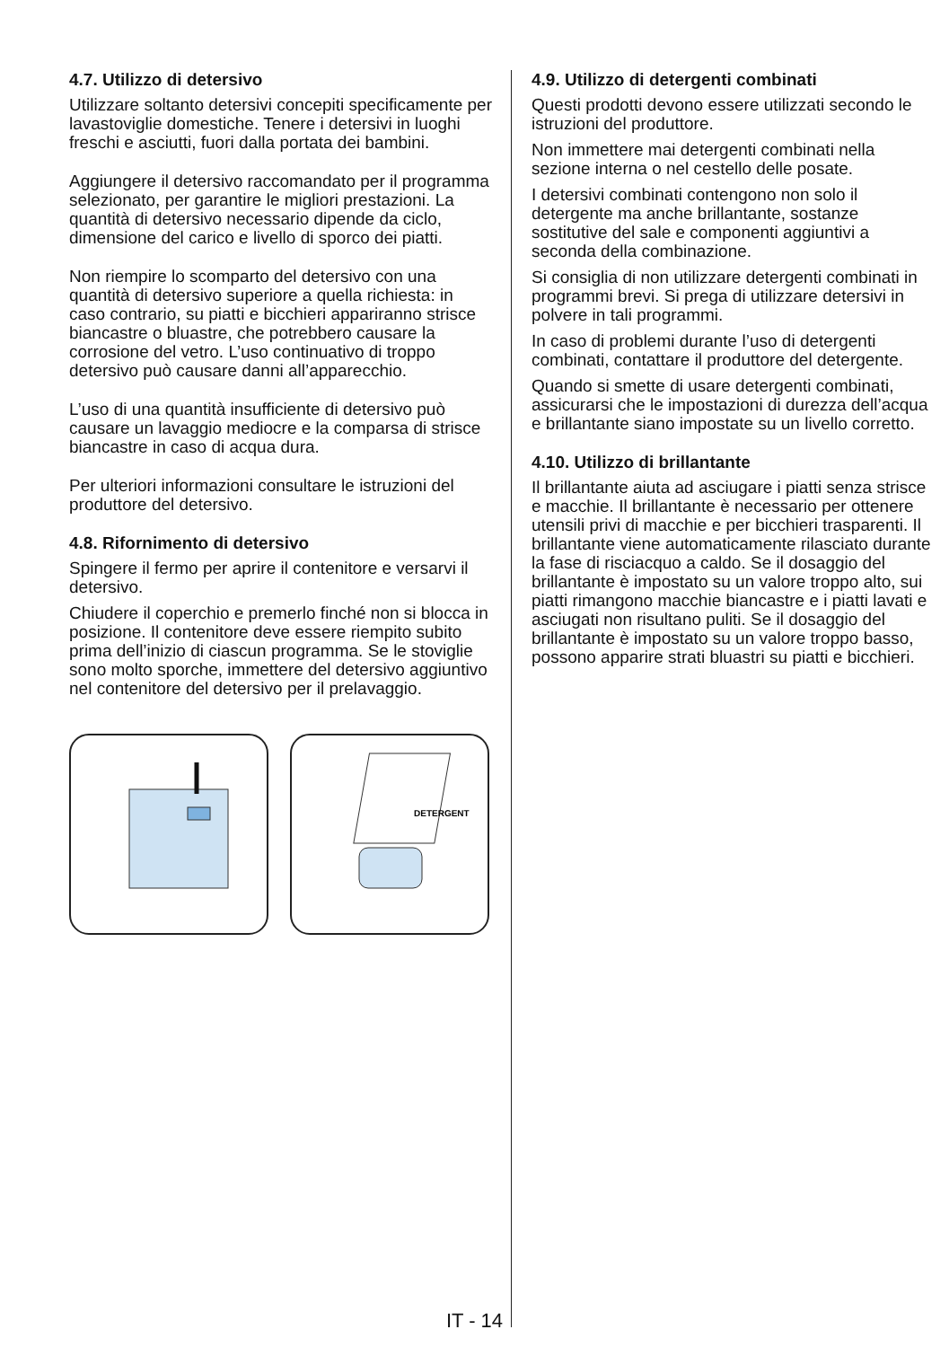4.7. Utilizzo di detersivo
Utilizzare soltanto detersivi concepiti specificamente per lavastoviglie domestiche. Tenere i detersivi in luoghi freschi e asciutti, fuori dalla portata dei bambini.
Aggiungere il detersivo raccomandato per il programma selezionato, per garantire le migliori prestazioni. La quantità di detersivo necessario dipende da ciclo, dimensione del carico e livello di sporco dei piatti.
Non riempire lo scomparto del detersivo con una quantità di detersivo superiore a quella richiesta: in caso contrario, su piatti e bicchieri appariranno strisce biancastre o bluastre, che potrebbero causare la corrosione del vetro. L’uso continuativo di troppo detersivo può causare danni all’apparecchio.
L’uso di una quantità insufficiente di detersivo può causare un lavaggio mediocre e la comparsa di strisce biancastre in caso di acqua dura.
Per ulteriori informazioni consultare le istruzioni del produttore del detersivo.
4.8. Rifornimento di detersivo
Spingere il fermo per aprire il contenitore e versarvi il detersivo.
Chiudere il coperchio e premerlo finché non si blocca in posizione. Il contenitore deve essere riempito subito prima dell’inizio di ciascun programma. Se le stoviglie sono molto sporche, immettere del detersivo aggiuntivo nel contenitore del detersivo per il prelavaggio.
DETERGENT
4.9. Utilizzo di detergenti combinati
Questi prodotti devono essere utilizzati secondo le istruzioni del produttore.
Non immettere mai detergenti combinati nella sezione interna o nel cestello delle posate.
I detersivi combinati contengono non solo il detergente ma anche brillantante, sostanze sostitutive del sale e componenti aggiuntivi a seconda della combinazione.
Si consiglia di non utilizzare detergenti combinati in programmi brevi. Si prega di utilizzare detersivi in polvere in tali programmi.
In caso di problemi durante l’uso di detergenti combinati, contattare il produttore del detergente.
Quando si smette di usare detergenti combinati, assicurarsi che le impostazioni di durezza dell’acqua e brillantante siano impostate su un livello corretto.
4.10. Utilizzo di brillantante
Il brillantante aiuta ad asciugare i piatti senza strisce e macchie. Il brillantante è necessario per ottenere utensili privi di macchie e per bicchieri trasparenti. Il brillantante viene automaticamente rilasciato durante la fase di risciacquo a caldo. Se il dosaggio del brillantante è impostato su un valore troppo alto, sui piatti rimangono macchie biancastre e i piatti lavati e asciugati non risultano puliti. Se il dosaggio del brillantante è impostato su un valore troppo basso, possono apparire strati bluastri su piatti e bicchieri.
IT - 14